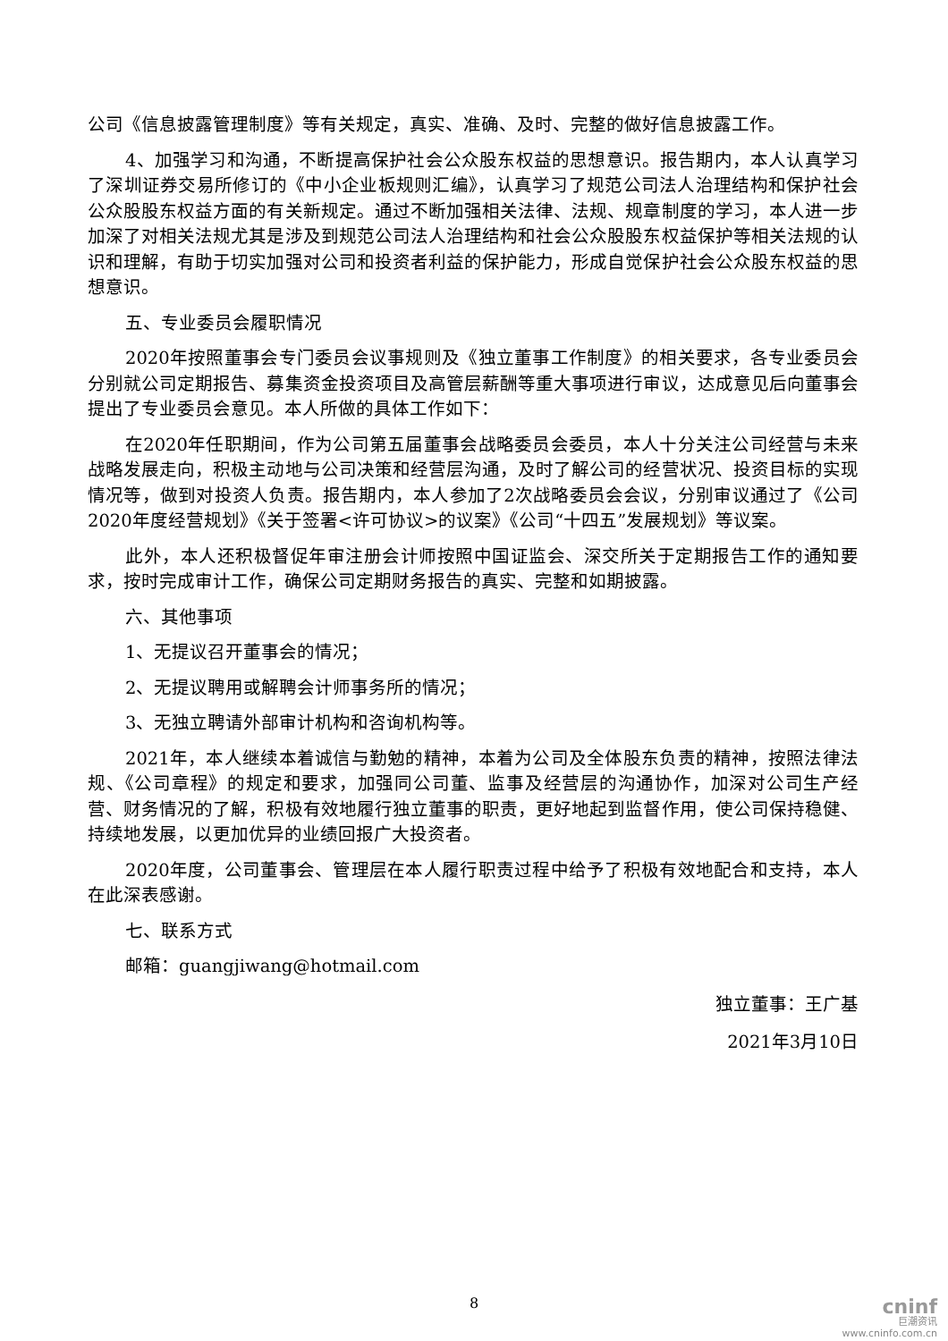公司《信息披露管理制度》等有关规定，真实、准确、及时、完整的做好信息披露工作。
4、加强学习和沟通，不断提高保护社会公众股东权益的思想意识。报告期内，本人认真学习了深圳证券交易所修订的《中小企业板规则汇编》，认真学习了规范公司法人治理结构和保护社会公众股股东权益方面的有关新规定。通过不断加强相关法律、法规、规章制度的学习，本人进一步加深了对相关法规尤其是涉及到规范公司法人治理结构和社会公众股股东权益保护等相关法规的认识和理解，有助于切实加强对公司和投资者利益的保护能力，形成自觉保护社会公众股东权益的思想意识。
五、专业委员会履职情况
2020年按照董事会专门委员会议事规则及《独立董事工作制度》的相关要求，各专业委员会分别就公司定期报告、募集资金投资项目及高管层薪酬等重大事项进行审议，达成意见后向董事会提出了专业委员会意见。本人所做的具体工作如下：
在2020年任职期间，作为公司第五届董事会战略委员会委员，本人十分关注公司经营与未来战略发展走向，积极主动地与公司决策和经营层沟通，及时了解公司的经营状况、投资目标的实现情况等，做到对投资人负责。报告期内，本人参加了2次战略委员会会议，分别审议通过了《公司2020年度经营规划》《关于签署<许可协议>的议案》《公司“十四五”发展规划》等议案。
此外，本人还积极督促年审注册会计师按照中国证监会、深交所关于定期报告工作的通知要求，按时完成审计工作，确保公司定期财务报告的真实、完整和如期披露。
六、其他事项
1、无提议召开董事会的情况；
2、无提议聘用或解聘会计师事务所的情况；
3、无独立聘请外部审计机构和咨询机构等。
2021年，本人继续本着诚信与勤勉的精神，本着为公司及全体股东负责的精神，按照法律法规、《公司章程》的规定和要求，加强同公司董、监事及经营层的沟通协作，加深对公司生产经营、财务情况的了解，积极有效地履行独立董事的职责，更好地起到监督作用，使公司保持稳健、持续地发展，以更加优异的业绩回报广大投资者。
2020年度，公司董事会、管理层在本人履行职责过程中给予了积极有效地配合和支持，本人在此深表感谢。
七、联系方式
邮箱：guangjiwang@hotmail.com
独立董事：王广基
2021年3月10日
8
cninf
巨潮资讯
www.cninfo.com.cn